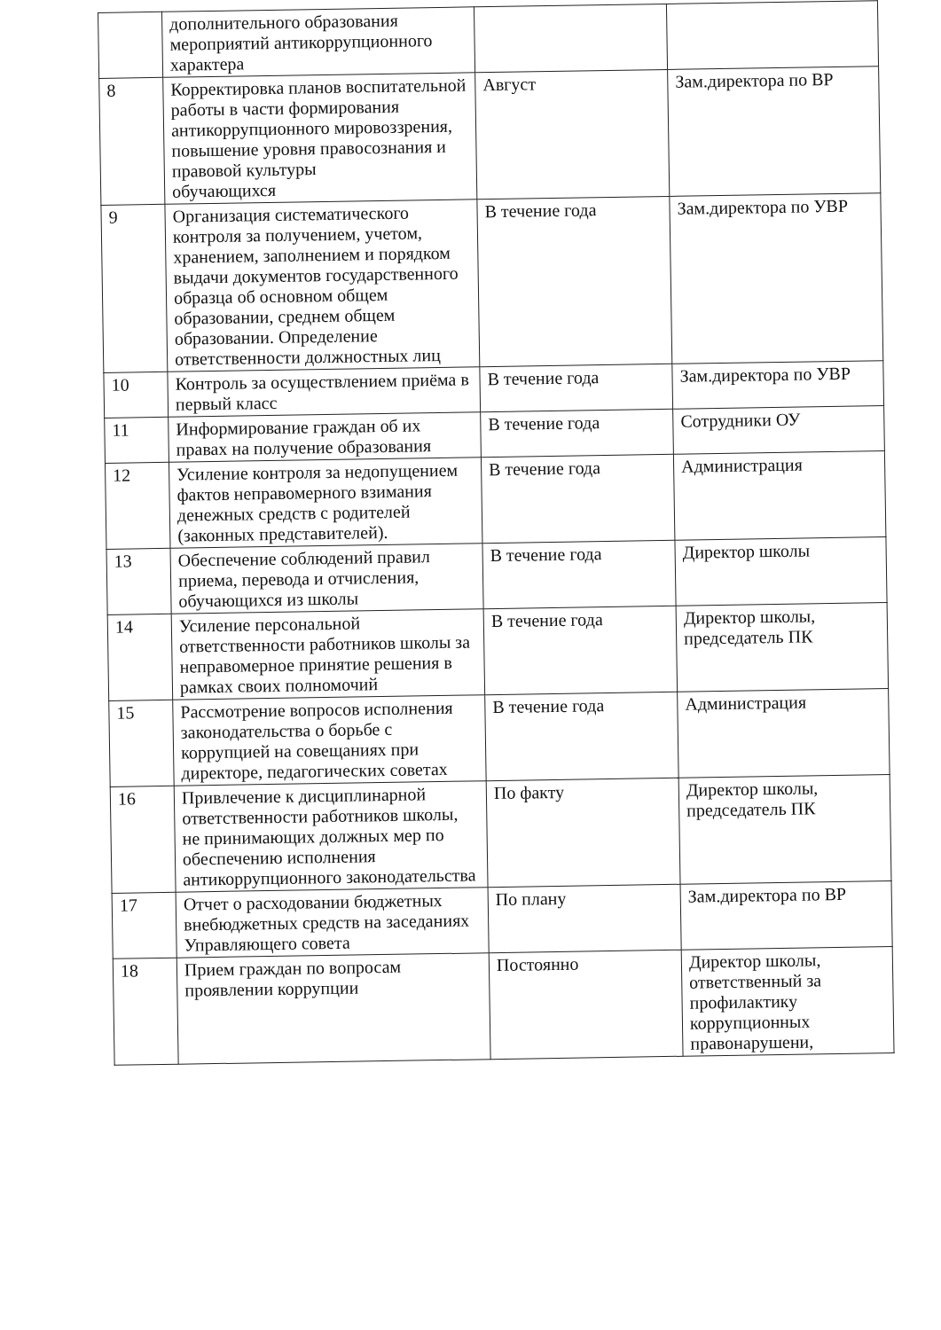| | дополнительного образования мероприятий антикоррупционного характера | | |
| 8 | Корректировка планов воспитательной работы в части формирования антикоррупционного мировоззрения, повышение уровня правосознания и правовой культуры обучающихся | Август | Зам.директора по ВР |
| 9 | Организация систематического контроля за получением, учетом, хранением, заполнением и порядком выдачи документов государственного образца об основном общем образовании, среднем общем образовании. Определение ответственности должностных лиц | В течение года | Зам.директора по УВР |
| 10 | Контроль за осуществлением приёма в первый класс | В течение года | Зам.директора по УВР |
| 11 | Информирование граждан об их правах на получение образования | В течение года | Сотрудники ОУ |
| 12 | Усиление контроля за недопущением фактов неправомерного взимания денежных средств с родителей (законных представителей). | В течение года | Администрация |
| 13 | Обеспечение соблюдений правил приема, перевода и отчисления, обучающихся из школы | В течение года | Директор школы |
| 14 | Усиление персональной ответственности работников школы за неправомерное принятие решения в рамках своих полномочий | В течение года | Директор школы, председатель ПК |
| 15 | Рассмотрение вопросов исполнения законодательства о борьбе с коррупцией на совещаниях при директоре, педагогических советах | В течение года | Администрация |
| 16 | Привлечение к дисциплинарной ответственности работников школы, не принимающих должных мер по обеспечению исполнения антикоррупционного законодательства | По факту | Директор школы, председатель ПК |
| 17 | Отчет о расходовании бюджетных внебюджетных средств на заседаниях Управляющего совета | По плану | Зам.директора по ВР |
| 18 | Прием граждан по вопросам проявлении коррупции | Постоянно | Директор школы, ответственный за профилактику коррупционных правонарушени, |